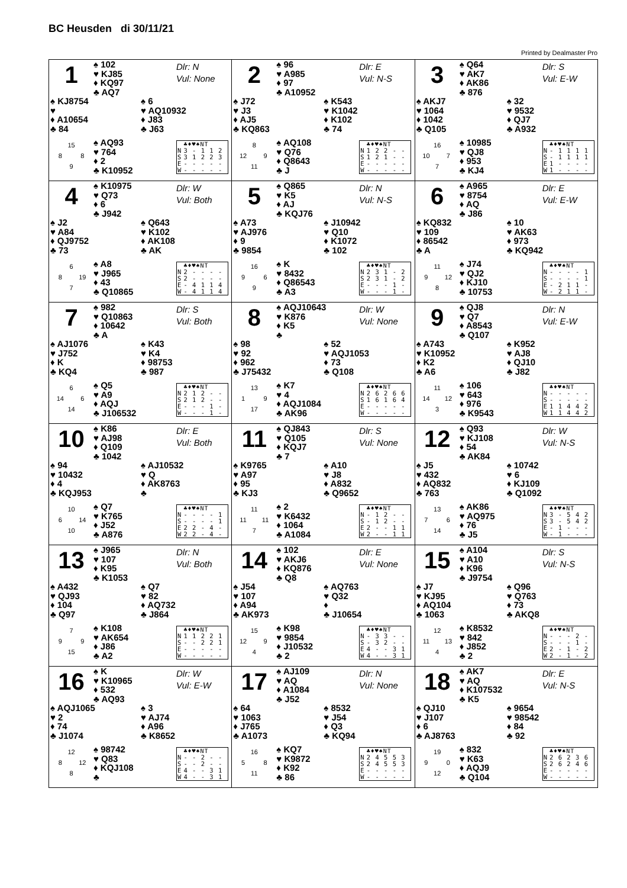BC Heusden di 30/11/21
Printed by Dealmaster Pro
1
♠ 102
♥ KJ85
♦ KQ97
♣ AQ7
Dlr: N
Vul: None
♠ KJ8754
♥
♦ A10654
♣ 84
♠ 6
♥ AQ10932
♦ J83
♣ J63
15 8 8 9
♠ AQ93
♥ 764
♦ 2
♣ K10952
| | ♣♦♥♠NT |
| --- | --- |
| N | 3 - 1 1 2 |
| S | 3 1 2 2 3 |
| E | - - - - - |
| W | - - - - - |
2
♠ 96
♥ A985
♦ 97
♣ A10952
Dlr: E
Vul: N-S
♠ J72
♥ J3
♦ AJ5
♣ KQ863
♠ K543
♥ K1042
♦ K102
♣ 74
8 12 9 11
♠ AQ108
♥ Q76
♦ Q8643
♣ J
| | ♣♦♥♠NT |
| --- | --- |
| N | 1 2 2 - - |
| S | 1 2 1 - - |
| E | - - - - - |
| W | - - - - - |
3
♠ Q64
♥ AK7
♦ AK86
♣ 876
Dlr: S
Vul: E-W
♠ AKJ7
♥ 1064
♦ 1042
♣ Q105
♠ 32
♥ 9532
♦ QJ7
♣ A932
16 10 7 7
♠ 10985
♥ QJ8
♦ 953
♣ KJ4
| | ♣♦♥♠NT |
| --- | --- |
| N | - 1 1 1 1 |
| S | - 1 1 1 1 |
| E | 1 - - - - |
| W | 1 - - - - |
4
♠ K10975
♥ Q73
♦ 6
♣ J942
Dlr: W
Vul: Both
♠ J2
♥ A84
♦ QJ9752
♣ 73
♠ Q643
♥ K102
♦ AK108
♣ AK
6 8 19 7
♠ A8
♥ J965
♦ 43
♣ Q10865
| | ♣♦♥♠NT |
| --- | --- |
| N | 2 - - - - |
| S | 2 - - - - |
| E | - 4 1 1 4 |
| W | - 4 1 1 4 |
5
♠ Q865
♥ K5
♦ AJ
♣ KQJ76
Dlr: N
Vul: N-S
♠ A73
♥ AJ976
♦ 9
♣ 9854
♠ J10942
♥ Q10
♦ K1072
♣ 102
16 9 6 9
♠ K
♥ 8432
♦ Q86543
♣ A3
| | ♣♦♥♠NT |
| --- | --- |
| N | 2 3 1 - 2 |
| S | 2 3 1 - 2 |
| E | - - - 1 - |
| W | - - - 1 - |
6
♠ A965
♥ 8754
♦ AQ
♣ J86
Dlr: E
Vul: E-W
♠ KQ832
♥ 109
♦ 86542
♣ A
♠ 10
♥ AK63
♦ 973
♣ KQ942
11 9 12 8
♠ J74
♥ QJ2
♦ KJ10
♣ 10753
| | ♣♦♥♠NT |
| --- | --- |
| N | - - - - 1 |
| S | - - - - 1 |
| E | - 2 1 1 - |
| W | - 2 1 1 - |
7
♠ 982
♥ Q10863
♦ 10642
♣ A
Dlr: S
Vul: Both
♠ AJ1076
♥ J752
♦ K
♣ KQ4
♠ K43
♥ K4
♦ 98753
♣ 987
6 14 6 14
♠ Q5
♥ A9
♦ AQJ
♣ J106532
| | ♣♦♥♠NT |
| --- | --- |
| N | 2 1 2 - - |
| S | 2 1 2 - - |
| E | - - - 1 - |
| W | - - - 1 - |
8
♠ AQJ10643
♥ K876
♦ K5
♣
Dlr: W
Vul: None
♠ 98
♥ 92
♦ 962
♣ J75432
♠ 52
♥ AQJ1053
♦ 73
♣ Q108
13 1 9 17
♠ K7
♥ 4
♦ AQJ1084
♣ AK96
| | ♣♦♥♠NT |
| --- | --- |
| N | 2 6 2 6 6 |
| S | 1 6 1 6 4 |
| E | - - - - - |
| W | - - - - - |
9
♠ QJ8
♥ Q7
♦ A8543
♣ Q107
Dlr: N
Vul: E-W
♠ A743
♥ K10952
♦ K2
♣ A6
♠ K952
♥ AJ8
♦ QJ10
♣ J82
11 14 12 3
♠ 106
♥ 643
♦ 976
♣ K9543
| | ♣♦♥♠NT |
| --- | --- |
| N | - - - - - |
| S | - - - - - |
| E | 1 1 4 4 2 |
| W | 1 1 4 4 2 |
10
♠ K86
♥ AJ98
♦ Q109
♣ 1042
Dlr: E
Vul: Both
♠ 94
♥ 10432
♦ 4
♣ KQJ953
♠ AJ10532
♥ Q
♦ AK8763
♣
10 6 14 10
♠ Q7
♥ K765
♦ J52
♣ A876
| | ♣♦♥♠NT |
| --- | --- |
| N | - - - - 1 |
| S | - - - - 1 |
| E | 2 2 - 4 - |
| W | 2 2 - 4 - |
11
♠ QJ843
♥ Q105
♦ KQJ7
♣ 7
Dlr: S
Vul: None
♠ K9765
♥ A97
♦ 95
♣ KJ3
♠ A10
♥ J8
♦ A832
♣ Q9652
11 11 11 7
♠ 2
♥ K6432
♦ 1064
♣ A1084
| | ♣♦♥♠NT |
| --- | --- |
| N | - 1 2 - - |
| S | - 1 2 - - |
| E | 2 - - 1 1 |
| W | 2 - - 1 1 |
12
♠ Q93
♥ KJ108
♦ 54
♣ AK84
Dlr: W
Vul: N-S
♠ J5
♥ 432
♦ AQ832
♣ 763
♠ 10742
♥ 6
♦ KJ109
♣ Q1092
13 7 6 14
♠ AK86
♥ AQ975
♦ 76
♣ J5
| | ♣♦♥♠NT |
| --- | --- |
| N | 3 - 5 4 2 |
| S | 3 - 5 4 2 |
| E | - 1 - - - |
| W | - 1 - - - |
13
♠ J965
♥ 107
♦ K95
♣ K1053
Dlr: N
Vul: Both
♠ A432
♥ QJ93
♦ 104
♣ Q97
♠ Q7
♥ 82
♦ AQ732
♣ J864
7 9 9 15
♠ K108
♥ AK654
♦ J86
♣ A2
| | ♣♦♥♠NT |
| --- | --- |
| N | 1 1 2 2 1 |
| S | - - 2 2 1 |
| E | - - - - - |
| W | - - - - - |
14
♠ 102
♥ AKJ6
♦ KQ876
♣ Q8
Dlr: E
Vul: None
♠ J54
♥ 107
♦ A94
♣ AK973
♠ AQ763
♥ Q32
♦
♣ J10654
15 12 9 4
♠ K98
♥ 9854
♦ J10532
♣ 2
| | ♣♦♥♠NT |
| --- | --- |
| N | - 3 3 - - |
| S | - 3 2 - - |
| E | 4 - - 3 1 |
| W | 4 - - 3 1 |
15
♠ A104
♥ A10
♦ K96
♣ J9754
Dlr: S
Vul: N-S
♠ J7
♥ KJ95
♦ AQ104
♣ 1063
♠ Q96
♥ Q763
♦ 73
♣ AKQ8
12 11 13 4
♠ K8532
♥ 842
♦ J852
♣ 2
| | ♣♦♥♠NT |
| --- | --- |
| N | - - - 2 - |
| S | - - - 1 - |
| E | 2 - 1 - 2 |
| W | 2 - 1 - 2 |
16
♠ K
♥ K10965
♦ 532
♣ AQ93
Dlr: W
Vul: E-W
♠ AQJ1065
♥ 2
♦ 74
♣ J1074
♠ 3
♥ AJ74
♦ A96
♣ K8652
12 8 12 8
♠ 98742
♥ Q83
♦ KQJ108
♣
| | ♣♦♥♠NT |
| --- | --- |
| N | - - 2 - - |
| S | - - 2 - - |
| E | 4 - - 3 1 |
| W | 4 - - 3 1 |
17
♠ AJ109
♥ AQ
♦ A1084
♣ J52
Dlr: N
Vul: None
♠ 64
♥ 1063
♦ J765
♣ A1073
♠ 8532
♥ J54
♦ Q3
♣ KQ94
16 5 8 11
♠ KQ7
♥ K9872
♦ K92
♣ 86
| | ♣♦♥♠NT |
| --- | --- |
| N | 2 4 5 5 3 |
| S | 2 4 5 5 3 |
| E | - - - - - |
| W | - - - - - |
18
♠ AK7
♥ AQ
♦ K107532
♣ K5
Dlr: E
Vul: N-S
♠ QJ10
♥ J107
♦ 6
♣ AJ8763
♠ 9654
♥ 98542
♦ 84
♣ 92
19 9 0 12
♠ 832
♥ K63
♦ AQJ9
♣ Q104
| | ♣♦♥♠NT |
| --- | --- |
| N | 2 6 2 3 6 |
| S | 2 6 2 4 6 |
| E | - - - - - |
| W | - - - - - |